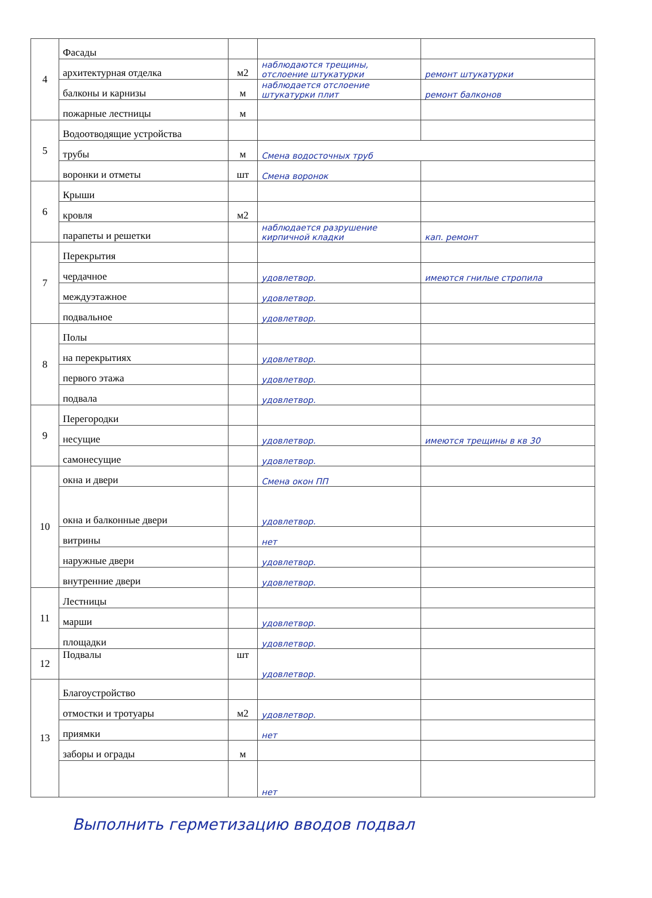| 4 | Фасады | | | |
| | архитектурная отделка | м2 | наблюдаются трещины, отслоение штукатурки | ремонт штукатурки |
| | балконы и карнизы | м | наблюдается отслоение штукатурки плит | ремонт балконов |
| | пожарные лестницы | м | | |
| 5 | Водоотводящие устройства | | | |
| | трубы | м | Смена водосточных труб | |
| | воронки и отметы | шт | Смена воронок | |
| 6 | Крыши | | | |
| | кровля | м2 | | |
| | парапеты и решетки | | наблюдается разрушение кирпичной кладки | кап. ремонт |
| 7 | Перекрытия | | | |
| | чердачное | | удовлетвор. | имеются гнилые стропила |
| | междуэтажное | | удовлетвор. | |
| | подвальное | | удовлетвор. | |
| 8 | Полы | | | |
| | на перекрытиях | | удовлетвор. | |
| | первого этажа | | удовлетвор. | |
| | подвала | | удовлетвор. | |
| 9 | Перегородки | | | |
| | несущие | | удовлетвор. | имеются трещины в кв 30 |
| | самонесущие | | удовлетвор. | |
| 10 | окна и двери | | Смена окон ПП | |
| | окна и балконные двери | | удовлетвор. | |
| | витрины | | нет | |
| | наружные двери | | удовлетвор. | |
| | внутренние двери | | удовлетвор. | |
| 11 | Лестницы | | | |
| | марши | | удовлетвор. | |
| | площадки | | удовлетвор. | |
| 12 | Подвалы | шт | удовлетвор. | |
| 13 | Благоустройство | | | |
| | отмостки и тротуары | м2 | удовлетвор. | |
| | приямки | | нет | |
| | заборы и ограды | м | | |
| | | | нет | |
Выполнить герметизацию вводов подвал